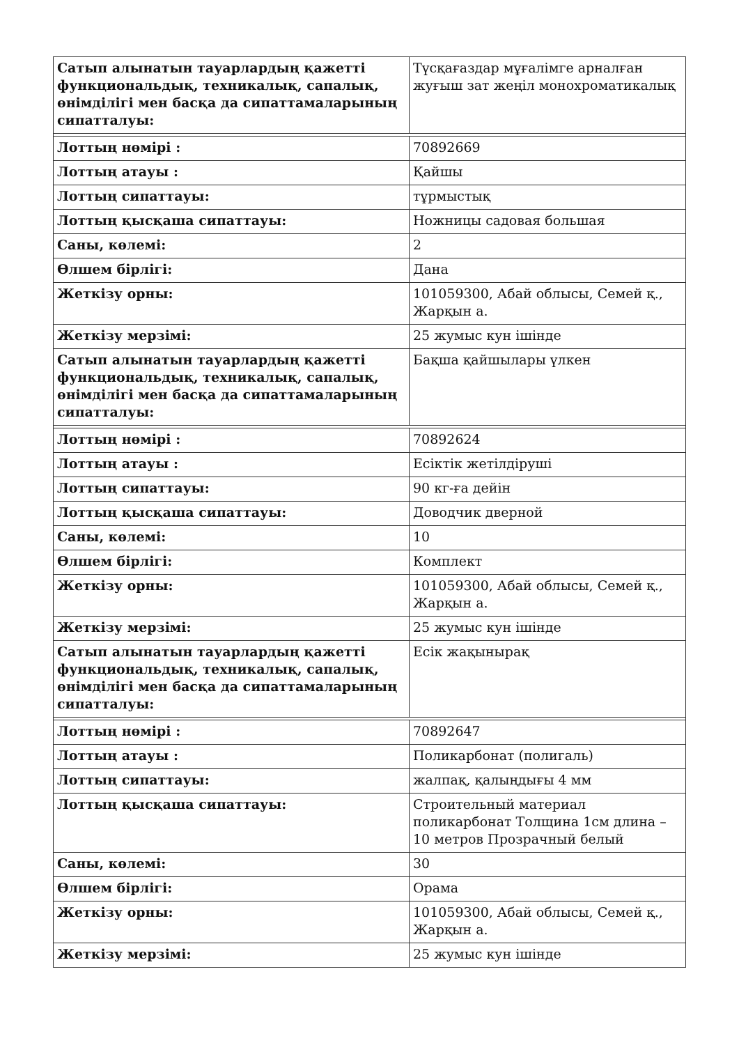| Сатып алынатын тауарлардың қажетті функциональдық, техникалық, сапалық, өнімділігі мен басқа да сипаттамаларының сипатталуы: | Түсқағаздар мұғалімге арналған жуғыш зат жеңіл монохроматикалық |
| Лоттың нөмірі : | 70892669 |
| Лоттың атауы : | Қайшы |
| Лоттың сипаттауы: | тұрмыстық |
| Лоттың қысқаша сипаттауы: | Ножницы садовая большая |
| Саны, көлемі: | 2 |
| Өлшем бірлігі: | Дана |
| Жеткізу орны: | 101059300, Абай облысы, Семей қ., Жарқын а. |
| Жеткізу мерзімі: | 25 жумыс кун ішінде |
| Сатып алынатын тауарлардың қажетті функциональдық, техникалық, сапалық, өнімділігі мен басқа да сипаттамаларының сипатталуы: | Бақша қайшылары үлкен |
| Лоттың нөмірі : | 70892624 |
| Лоттың атауы : | Есіктік жетілдіруші |
| Лоттың сипаттауы: | 90 кг-ға дейін |
| Лоттың қысқаша сипаттауы: | Доводчик дверной |
| Саны, көлемі: | 10 |
| Өлшем бірлігі: | Комплект |
| Жеткізу орны: | 101059300, Абай облысы, Семей қ., Жарқын а. |
| Жеткізу мерзімі: | 25 жумыс кун ішінде |
| Сатып алынатын тауарлардың қажетті функциональдық, техникалық, сапалық, өнімділігі мен басқа да сипаттамаларының сипатталуы: | Есік жақынырақ |
| Лоттың нөмірі : | 70892647 |
| Лоттың атауы : | Поликарбонат (полигаль) |
| Лоттың сипаттауы: | жалпақ, қалыңдығы 4 мм |
| Лоттың қысқаша сипаттауы: | Строительный материал поликарбонат Толщина 1см длина – 10 метров Прозрачный белый |
| Саны, көлемі: | 30 |
| Өлшем бірлігі: | Орама |
| Жеткізу орны: | 101059300, Абай облысы, Семей қ., Жарқын а. |
| Жеткізу мерзімі: | 25 жумыс кун ішінде |